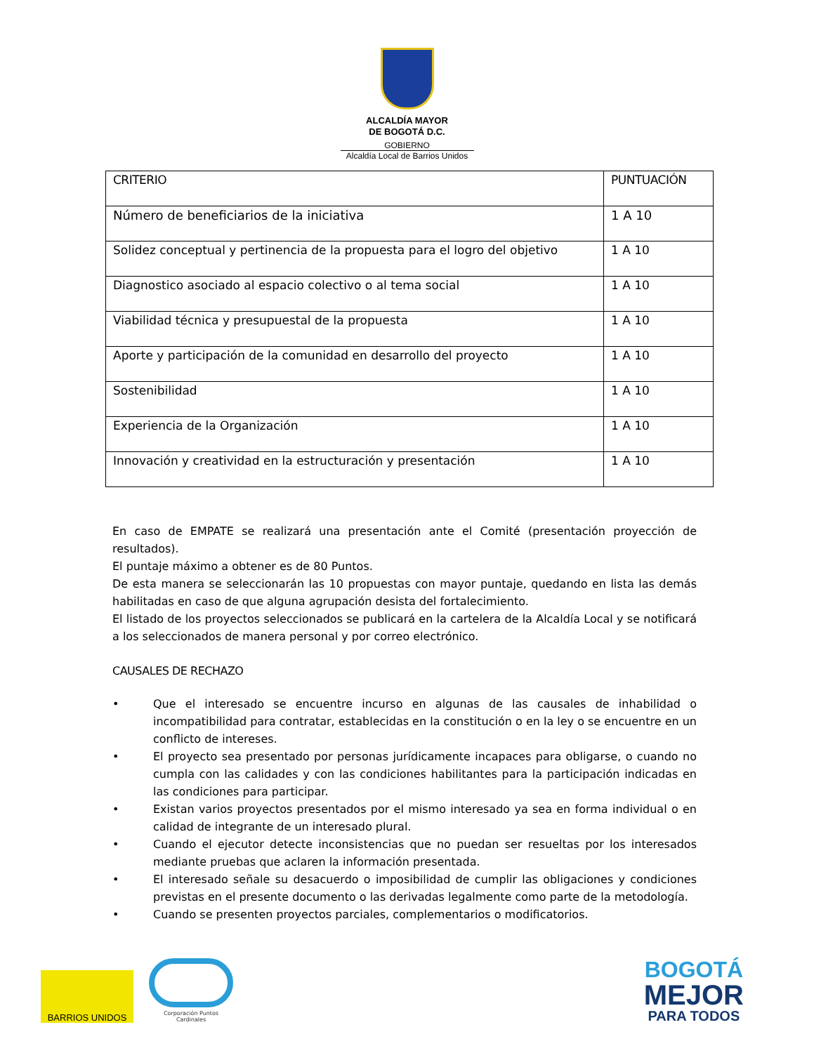ALCALDÍA MAYOR
DE BOGOTÁ D.C.
GOBIERNO
Alcaldía Local de Barrios Unidos
| CRITERIO | PUNTUACIÓN |
| --- | --- |
| Número de beneficiarios de la iniciativa | 1 A 10 |
| Solidez conceptual y pertinencia de la propuesta para el logro del objetivo | 1 A 10 |
| Diagnostico asociado al espacio colectivo o al tema social | 1 A 10 |
| Viabilidad técnica y presupuestal de la propuesta | 1 A 10 |
| Aporte y participación de la comunidad en desarrollo del proyecto | 1 A 10 |
| Sostenibilidad | 1 A 10 |
| Experiencia de la Organización | 1 A 10 |
| Innovación y creatividad en la estructuración y presentación | 1 A 10 |
En caso de EMPATE se realizará una presentación ante el Comité (presentación proyección de resultados).
El puntaje máximo a obtener es de 80 Puntos.
De esta manera se seleccionarán las 10 propuestas con mayor puntaje, quedando en lista las demás habilitadas en caso de que alguna agrupación desista del fortalecimiento.
El listado de los proyectos seleccionados se publicará en la cartelera de la Alcaldía Local y se notificará a los seleccionados de manera personal y por correo electrónico.
CAUSALES DE RECHAZO
• Que el interesado se encuentre incurso en algunas de las causales de inhabilidad o incompatibilidad para contratar, establecidas en la constitución o en la ley o se encuentre en un conflicto de intereses.
• El proyecto sea presentado por personas jurídicamente incapaces para obligarse, o cuando no cumpla con las calidades y con las condiciones habilitantes para la participación indicadas en las condiciones para participar.
• Existan varios proyectos presentados por el mismo interesado ya sea en forma individual o en calidad de integrante de un interesado plural.
• Cuando el ejecutor detecte inconsistencias que no puedan ser resueltas por los interesados mediante pruebas que aclaren la información presentada.
• El interesado señale su desacuerdo o imposibilidad de cumplir las obligaciones y condiciones previstas en el presente documento o las derivadas legalmente como parte de la metodología.
• Cuando se presenten proyectos parciales, complementarios o modificatorios.
BARRIOS UNIDOS
Corporación Puntos Cardinales
BOGOTÁ
MEJOR
PARA TODOS